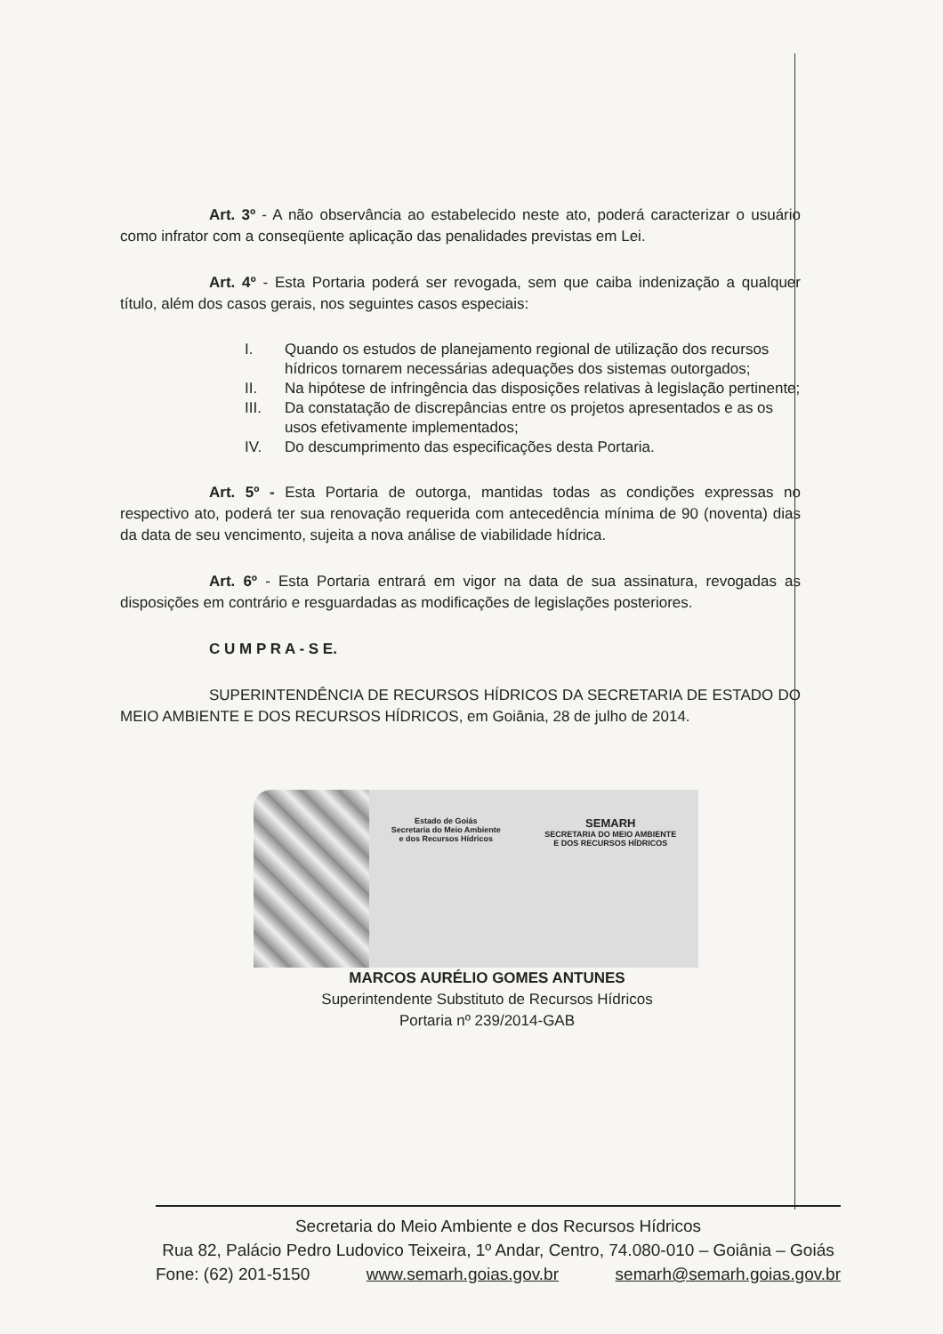Art. 3º - A não observância ao estabelecido neste ato, poderá caracterizar o usuário como infrator com a conseqüente aplicação das penalidades previstas em Lei.
Art. 4º - Esta Portaria poderá ser revogada, sem que caiba indenização a qualquer título, além dos casos gerais, nos seguintes casos especiais:
I. Quando os estudos de planejamento regional de utilização dos recursos hídricos tornarem necessárias adequações dos sistemas outorgados;
II. Na hipótese de infringência das disposições relativas à legislação pertinente;
III. Da constatação de discrepâncias entre os projetos apresentados e as os usos efetivamente implementados;
IV. Do descumprimento das especificações desta Portaria.
Art. 5º - Esta Portaria de outorga, mantidas todas as condições expressas no respectivo ato, poderá ter sua renovação requerida com antecedência mínima de 90 (noventa) dias da data de seu vencimento, sujeita a nova análise de viabilidade hídrica.
Art. 6º - Esta Portaria entrará em vigor na data de sua assinatura, revogadas as disposições em contrário e resguardadas as modificações de legislações posteriores.
C U M P R A - S E.
SUPERINTENDÊNCIA DE RECURSOS HÍDRICOS DA SECRETARIA DE ESTADO DO MEIO AMBIENTE E DOS RECURSOS HÍDRICOS, em Goiânia, 28 de julho de 2014.
Estado de Goiás
Secretaria do Meio Ambiente
e dos Recursos Hídricos
SEMARH
SECRETARIA DO MEIO AMBIENTE
E DOS RECURSOS HÍDRICOS
MARCOS AURÉLIO GOMES ANTUNES
Superintendente Substituto de Recursos Hídricos
Portaria nº 239/2014-GAB
Secretaria do Meio Ambiente e dos Recursos Hídricos
Rua 82, Palácio Pedro Ludovico Teixeira, 1º Andar, Centro, 74.080-010 – Goiânia – Goiás
Fone: (62) 201-5150 www.semarh.goias.gov.br semarh@semarh.goias.gov.br